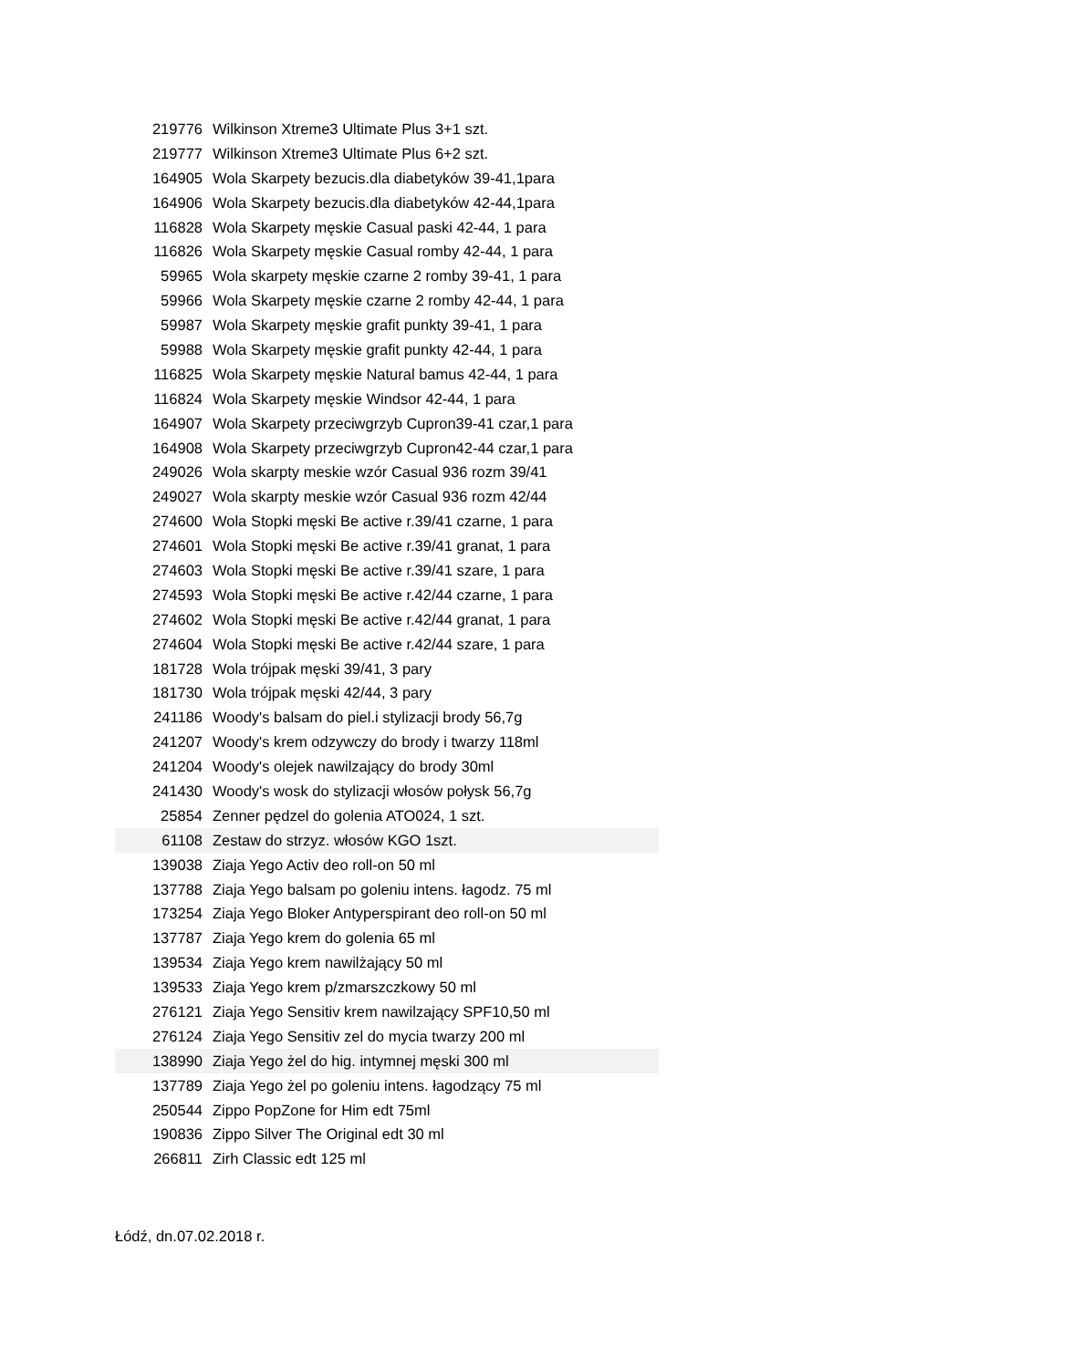| 219776 | Wilkinson Xtreme3 Ultimate Plus 3+1 szt. |
| 219777 | Wilkinson Xtreme3 Ultimate Plus 6+2 szt. |
| 164905 | Wola Skarpety bezucis.dla diabetyków 39-41,1para |
| 164906 | Wola Skarpety bezucis.dla diabetyków 42-44,1para |
| 116828 | Wola Skarpety męskie Casual paski 42-44, 1 para |
| 116826 | Wola Skarpety męskie Casual romby 42-44, 1 para |
| 59965 | Wola skarpety męskie czarne 2 romby 39-41, 1 para |
| 59966 | Wola Skarpety męskie czarne 2 romby 42-44, 1 para |
| 59987 | Wola Skarpety męskie grafit punkty 39-41, 1 para |
| 59988 | Wola Skarpety męskie grafit punkty 42-44, 1 para |
| 116825 | Wola Skarpety męskie Natural bamus 42-44, 1 para |
| 116824 | Wola Skarpety męskie Windsor 42-44, 1 para |
| 164907 | Wola Skarpety przeciwgrzyb Cupron39-41 czar,1 para |
| 164908 | Wola Skarpety przeciwgrzyb Cupron42-44 czar,1 para |
| 249026 | Wola skarpty meskie wzór Casual 936 rozm 39/41 |
| 249027 | Wola skarpty meskie wzór Casual 936 rozm 42/44 |
| 274600 | Wola Stopki męski Be active r.39/41 czarne, 1 para |
| 274601 | Wola Stopki męski Be active r.39/41 granat, 1 para |
| 274603 | Wola Stopki męski Be active r.39/41 szare, 1 para |
| 274593 | Wola Stopki męski Be active r.42/44 czarne, 1 para |
| 274602 | Wola Stopki męski Be active r.42/44 granat, 1 para |
| 274604 | Wola Stopki męski Be active r.42/44 szare, 1 para |
| 181728 | Wola trójpak męski 39/41, 3 pary |
| 181730 | Wola trójpak męski 42/44, 3 pary |
| 241186 | Woody's balsam do piel.i stylizacji brody 56,7g |
| 241207 | Woody's krem odzywczy do brody i twarzy 118ml |
| 241204 | Woody's olejek nawilzający do brody 30ml |
| 241430 | Woody's wosk do stylizacji włosów połysk 56,7g |
| 25854 | Zenner pędzel do golenia ATO024, 1 szt. |
| 61108 | Zestaw do strzyz. włosów KGO 1szt. |
| 139038 | Ziaja Yego Activ deo roll-on 50 ml |
| 137788 | Ziaja Yego balsam po goleniu intens. łagodz. 75 ml |
| 173254 | Ziaja Yego Bloker Antyperspirant deo roll-on 50 ml |
| 137787 | Ziaja Yego krem do golenia 65 ml |
| 139534 | Ziaja Yego krem nawilżający 50 ml |
| 139533 | Ziaja Yego krem p/zmarszczkowy 50 ml |
| 276121 | Ziaja Yego Sensitiv krem nawilzający SPF10,50 ml |
| 276124 | Ziaja Yego Sensitiv zel do mycia twarzy 200 ml |
| 138990 | Ziaja Yego żel do hig. intymnej męski 300 ml |
| 137789 | Ziaja Yego żel po goleniu intens. łagodzący 75 ml |
| 250544 | Zippo PopZone for Him edt 75ml |
| 190836 | Zippo Silver The Original edt 30 ml |
| 266811 | Zirh Classic edt 125 ml |
Łódź, dn.07.02.2018 r.